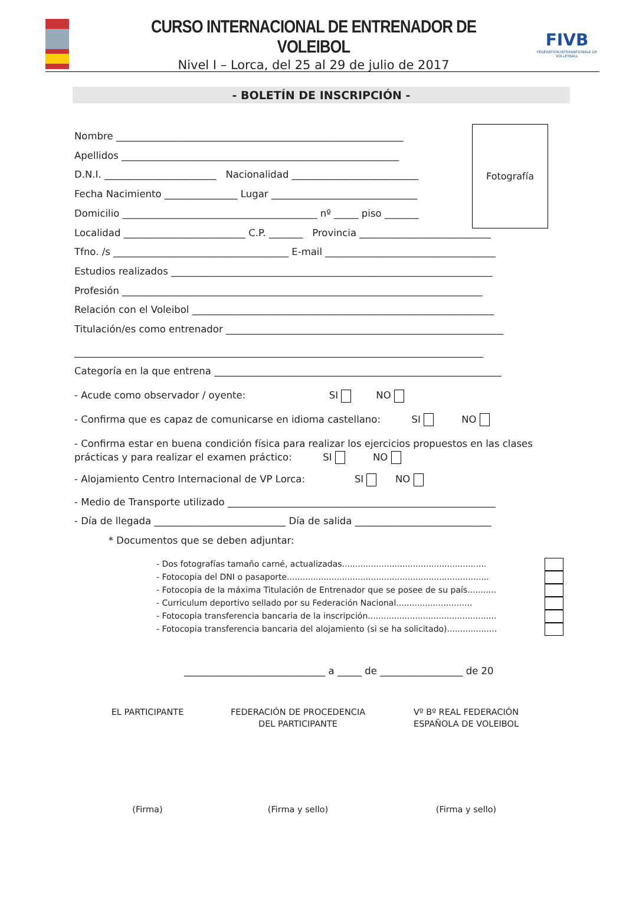CURSO INTERNACIONAL DE ENTRENADOR DE VOLEIBOL
Nivel I – Lorca, del 25 al 29 de julio de 2017
FIVB
FÉDÉRATION INTERNATIONALE DE VOLLEYBALL
- BOLETÍN DE INSCRIPCIÓN -
Fotografía
Nombre ___________________________________________________________
Apellidos _________________________________________________________
D.N.I. _______________________ Nacionalidad __________________________
Fecha Nacimiento _______________ Lugar ______________________________
Domicilio ________________________________________ nº _____ piso _______
Localidad _________________________ C.P. _______ Provincia ___________________________
Tfno. /s ____________________________________ E-mail ___________________________________
Estudios realizados __________________________________________________________________
Profesión __________________________________________________________________________
Relación con el Voleibol ______________________________________________________________
Titulación/es como entrenador _________________________________________________________
____________________________________________________________________________________
Categoría en la que entrena ___________________________________________________________
- Acude como observador / oyente: SI NO
- Confirma que es capaz de comunicarse en idioma castellano: SI NO
- Confirma estar en buena condición física para realizar los ejercicios propuestos en las clases prácticas y para realizar el examen práctico: SI NO
- Alojamiento Centro Internacional de VP Lorca: SI NO
- Medio de Transporte utilizado _______________________________________________________
- Día de llegada ___________________________ Día de salida ____________________________
* Documentos que se deben adjuntar:
- Dos fotografías tamaño carné, actualizadas.......................................................
- Fotocopia del DNI o pasaporte.............................................................................
- Fotocopia de la máxima Titulación de Entrenador que se posee de su país...........
- Curriculum deportivo sellado por su Federación Nacional.............................
- Fotocopia transferencia bancaria de la inscripción.................................................
- Fotocopia transferencia bancaria del alojamiento (si se ha solicitado)...................
_____________________________ a _____ de _________________ de 20
EL PARTICIPANTE FEDERACIÓN DE PROCEDENCIA
DEL PARTICIPANTE
Vº Bº REAL FEDERACIÓN
ESPAÑOLA DE VOLEIBOL
(Firma) (Firma y sello) (Firma y sello)